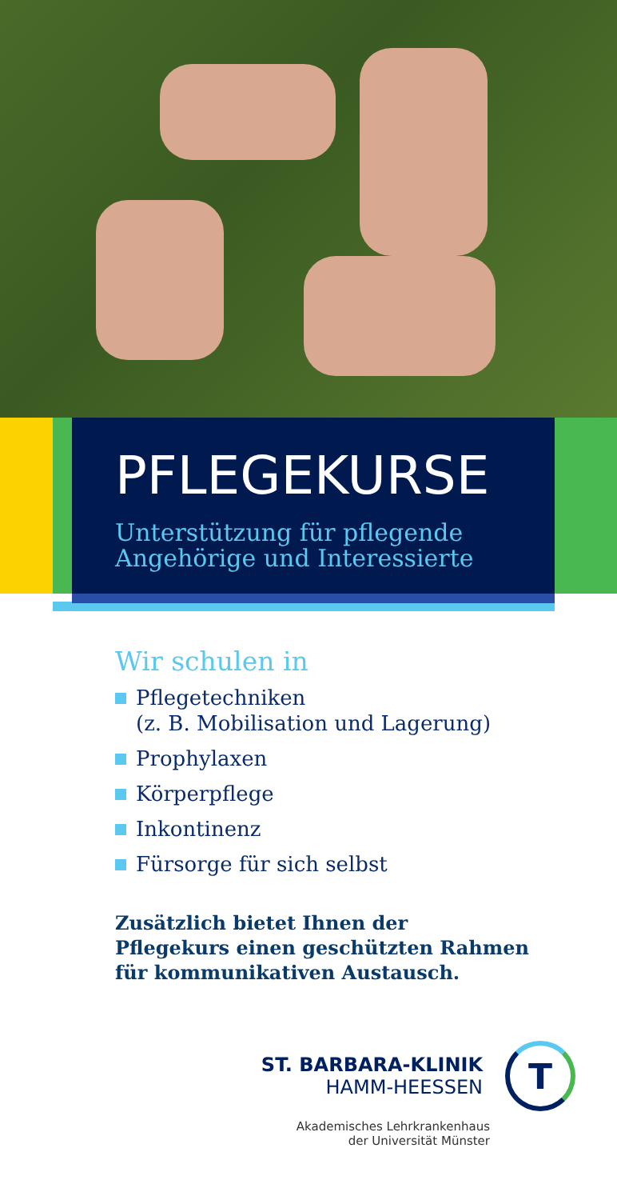PFLEGEKURSE
Unterstützung für pflegende
Angehörige und Interessierte
Wir schulen in
Pflegetechniken
(z. B. Mobilisation und Lagerung)
Prophylaxen
Körperpflege
Inkontinenz
Fürsorge für sich selbst
Zusätzlich bietet Ihnen der
Pflegekurs einen geschützten Rahmen
für kommunikativen Austausch.
ST. BARBARA-KLINIK
HAMM-HEESSEN
T
Akademisches Lehrkrankenhaus
der Universität Münster